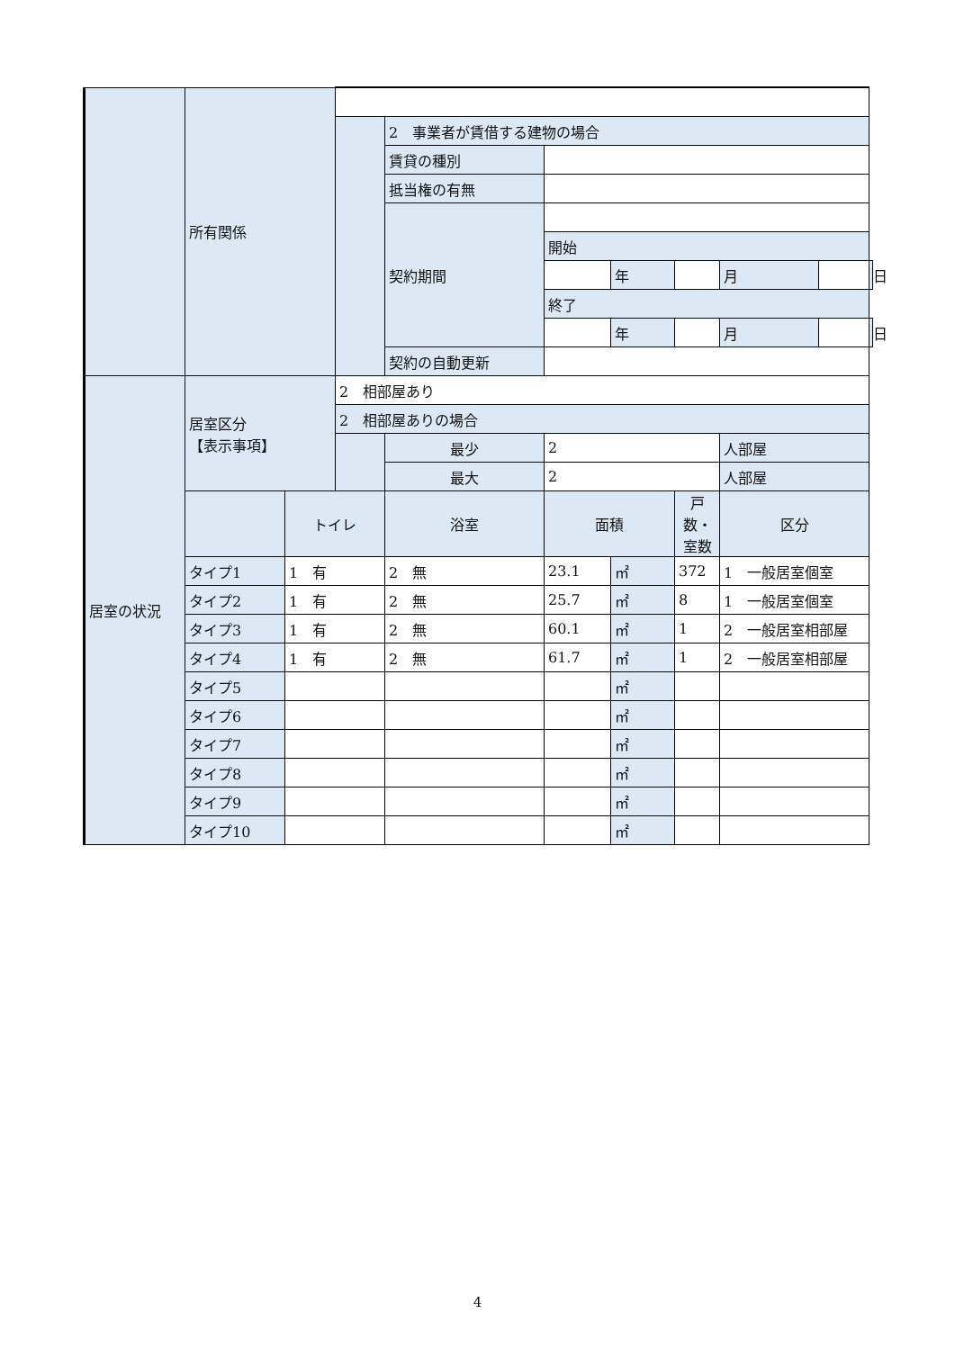| | 所有関係 | | | | | | | | | |
| | | | | 2 事業者が賃借する建物の場合 | | | | | | |
| | | | | 賃貸の種別 | | | | | | |
| | | | | 抵当権の有無 | | | | | | |
| | | | | 契約期間 | | | | | | |
| | | | | | 開始 | | | | | |
| | | | | | | 年 | | 月 | | 日 |
| | | | | | 終了 | | | | | |
| | | | | | | 年 | | 月 | | 日 |
| | | | | 契約の自動更新 | | | | | | |
| 居室の状況 | 居室区分 【表示事項】 | | 2 相部屋あり | | | | | | | |
| | | | 2 相部屋ありの場合 | | | | | | | |
| | | | | 最少 | 2 | | | 人部屋 | | |
| | | | | 最大 | 2 | | | 人部屋 | | |
| | | トイレ | | 浴室 | 面積 | | 戸数・室数 | 区分 | | |
| | タイプ1 | 1 有 | | 2 無 | 23.1 | ㎡ | 372 | 1 一般居室個室 | | |
| | タイプ2 | 1 有 | | 2 無 | 25.7 | ㎡ | 8 | 1 一般居室個室 | | |
| | タイプ3 | 1 有 | | 2 無 | 60.1 | ㎡ | 1 | 2 一般居室相部屋 | | |
| | タイプ4 | 1 有 | | 2 無 | 61.7 | ㎡ | 1 | 2 一般居室相部屋 | | |
| | タイプ5 | | | | | ㎡ | | | | |
| | タイプ6 | | | | | ㎡ | | | | |
| | タイプ7 | | | | | ㎡ | | | | |
| | タイプ8 | | | | | ㎡ | | | | |
| | タイプ9 | | | | | ㎡ | | | | |
| | タイプ10 | | | | | ㎡ | | | | |
4